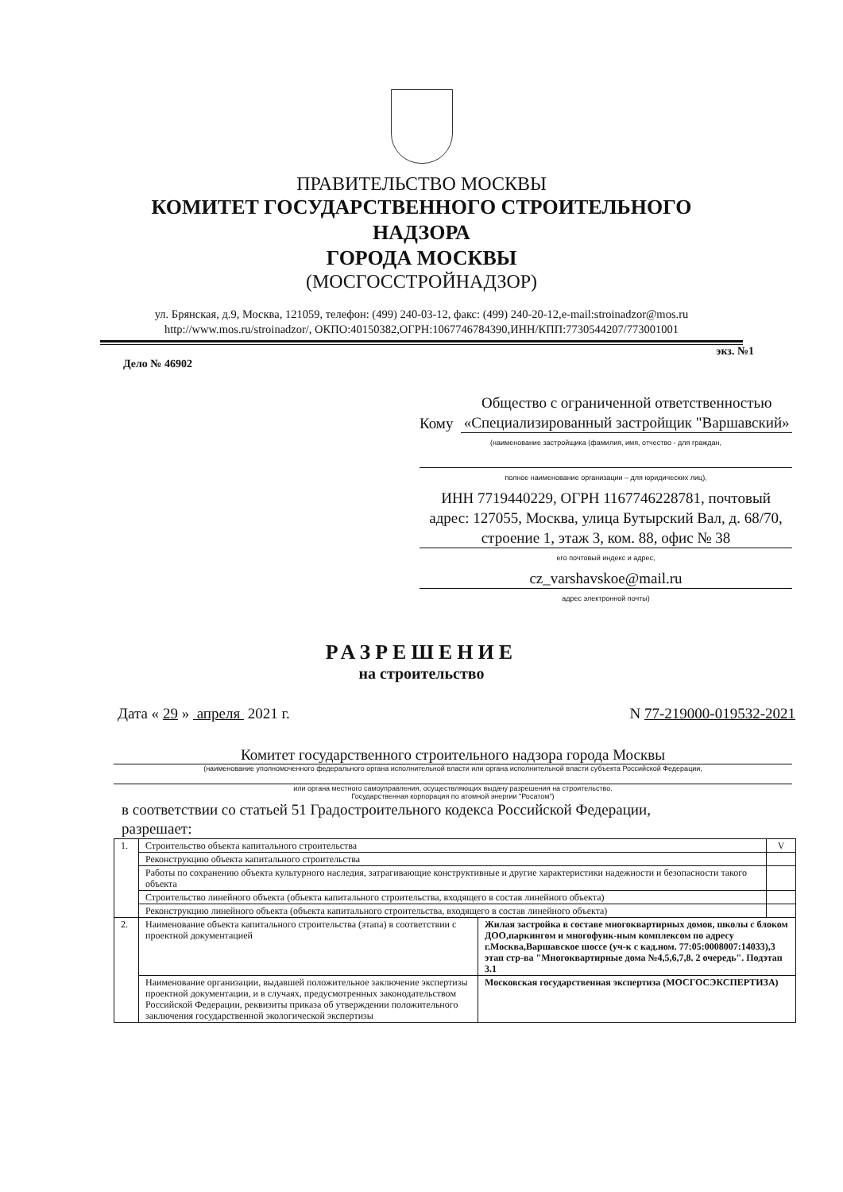ПРАВИТЕЛЬСТВО МОСКВЫ
КОМИТЕТ ГОСУДАРСТВЕННОГО СТРОИТЕЛЬНОГО
НАДЗОРА
ГОРОДА МОСКВЫ
(МОСГОССТРОЙНАДЗОР)
ул. Брянская, д.9, Москва, 121059, телефон: (499) 240-03-12, факс: (499) 240-20-12,e-mail:stroinadzor@mos.ru
http://www.mos.ru/stroinadzor/, ОКПО:40150382,ОГРН:1067746784390,ИНН/КПП:7730544207/773001001
экз. №1
Дело № 46902
Кому Общество с ограниченной ответственностью «Специализированный застройщик "Варшавский»
(наименование застройщика (фамилия, имя, отчество - для граждан,
полное наименование организации – для юридических лиц),
ИНН 7719440229, ОГРН 1167746228781, почтовый адрес: 127055, Москва, улица Бутырский Вал, д. 68/70, строение 1, этаж 3, ком. 88, офис № 38
его почтовый индекс и адрес,
cz_varshavskoe@mail.ru
адрес электронной почты)
РАЗРЕШЕНИЕ
на строительство
Дата « 29 » апреля 2021 г. N 77-219000-019532-2021
Комитет государственного строительного надзора города Москвы
(наименование уполномоченного федерального органа исполнительной власти или органа исполнительной власти субъекта Российской Федерации,
или органа местного самоуправления, осуществляющих выдачу разрешения на строительство.
Государственная корпорация по атомной энергии "Росатом")
в соответствии со статьей 51 Градостроительного кодекса Российской Федерации,
разрешает:
| 1. | Строительство объекта капитального строительства | | V |
| | Реконструкцию объекта капитального строительства | | |
| | Работы по сохранению объекта культурного наследия, затрагивающие конструктивные и другие характеристики надежности и безопасности такого объекта | | |
| | Строительство линейного объекта (объекта капитального строительства, входящего в состав линейного объекта) | | |
| | Реконструкцию линейного объекта (объекта капитального строительства, входящего в состав линейного объекта) | | |
| 2. | Наименование объекта капитального строительства (этапа) в соответствии с проектной документацией | Жилая застройка в составе многоквартирных домов, школы с блоком ДОО,паркингом и многофунк-ным комплексом по адресу г.Москва,Варшавское шоссе (уч-к с кад.ном. 77:05:0008007:14033),3 этап стр-ва "Многоквартирные дома №4,5,6,7,8. 2 очередь". Подэтап 3.1 | |
| | Наименование организации, выдавшей положительное заключение экспертизы проектной документации, и в случаях, предусмотренных законодательством Российской Федерации, реквизиты приказа об утверждении положительного заключения государственной экологической экспертизы | Московская государственная экспертиза (МОСГОСЭКСПЕРТИЗА) | |